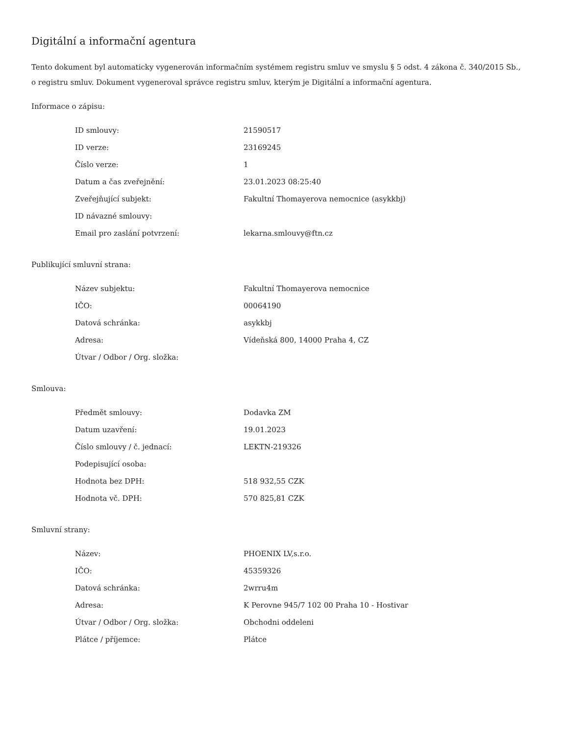Digitální a informační agentura
Tento dokument byl automaticky vygenerován informačním systémem registru smluv ve smyslu § 5 odst. 4 zákona č. 340/2015 Sb., o registru smluv. Dokument vygeneroval správce registru smluv, kterým je Digitální a informační agentura.
Informace o zápisu:
| ID smlouvy: | 21590517 |
| ID verze: | 23169245 |
| Číslo verze: | 1 |
| Datum a čas zveřejnění: | 23.01.2023 08:25:40 |
| Zveřejňující subjekt: | Fakultní Thomayerova nemocnice (asykkbj) |
| ID návazné smlouvy: | |
| Email pro zaslání potvrzení: | lekarna.smlouvy@ftn.cz |
Publikující smluvní strana:
| Název subjektu: | Fakultní Thomayerova nemocnice |
| IČO: | 00064190 |
| Datová schránka: | asykkbj |
| Adresa: | Vídeňská 800, 14000 Praha 4, CZ |
| Útvar / Odbor / Org. složka: | |
Smlouva:
| Předmět smlouvy: | Dodavka ZM |
| Datum uzavření: | 19.01.2023 |
| Číslo smlouvy / č. jednací: | LEKTN-219326 |
| Podepisující osoba: | |
| Hodnota bez DPH: | 518 932,55 CZK |
| Hodnota vč. DPH: | 570 825,81 CZK |
Smluvní strany:
| Název: | PHOENIX LV,s.r.o. |
| IČO: | 45359326 |
| Datová schránka: | 2wrru4m |
| Adresa: | K Perovne 945/7 102 00 Praha 10 - Hostivar |
| Útvar / Odbor / Org. složka: | Obchodni oddeleni |
| Plátce / příjemce: | Plátce |